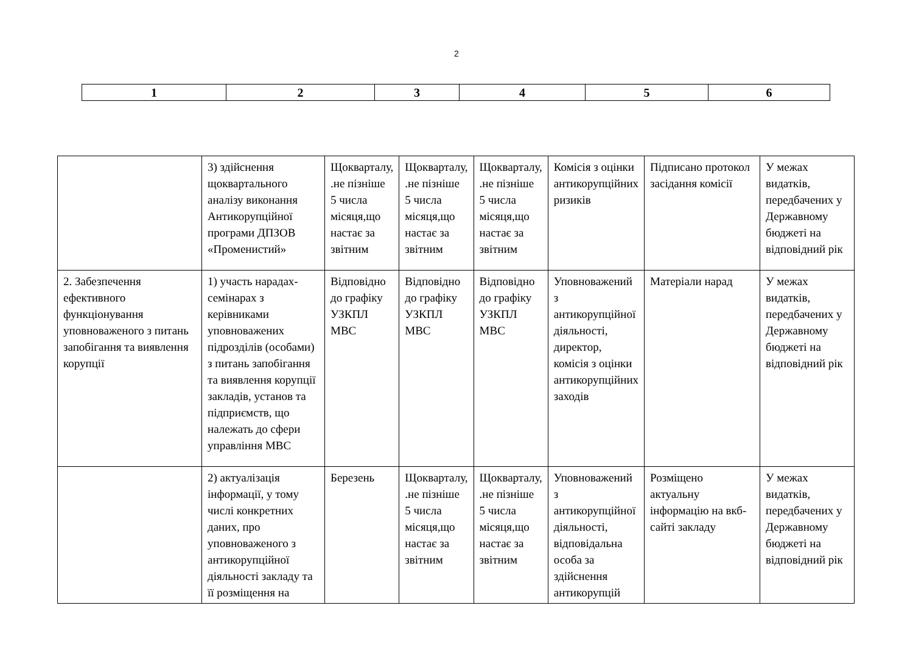2
| 1 | 2 | 3 | 4 | 5 | 6 |
| | 3) здійснення щоквартального аналізу виконання Антикорупційної програми ДПЗОВ «Променистий» | Щокварталу, .не пізніше 5 числа місяця,що настає за звітним | Щокварталу, .не пізніше 5 числа місяця,що настає за звітним | Щокварталу, .не пізніше 5 числа місяця,що настає за звітним | Комісія з оцінки антикорупційних ризиків | Підписано протокол засідання комісії | У межах видатків, передбачених у Державному бюджеті на відповідний рік |
| 2. Забезпечення ефективного функціонування уповноваженого з питань запобігання та виявлення корупції | 1) участь нарадах-семінарах з керівниками уповноважених підрозділів (особами) з питань запобігання та виявлення корупції закладів, установ та підприємств, що належать до сфери управління МВС | Відповідно до графіку УЗКПЛ МВС | Відповідно до графіку УЗКПЛ МВС | Відповідно до графіку УЗКПЛ МВС | Уповноважений з антикорупційної діяльності, директор, комісія з оцінки антикорупційних заходів | Матеріали нарад | У межах видатків, передбачених у Державному бюджеті на відповідний рік |
| | 2) актуалізація інформації, у тому числі конкретних даних, про уповноваженого з антикорупційної діяльності закладу та її розміщення на | Березень | Щокварталу, .не пізніше 5 числа місяця,що настає за звітним | Щокварталу, .не пізніше 5 числа місяця,що настає за звітним | Уповноважений з антикорупційної діяльності, відповідальна особа за здійснення антикорупцій | Розміщено актуальну інформацію на вкб-сайті закладу | У межах видатків, передбачених у Державному бюджеті на відповідний рік |